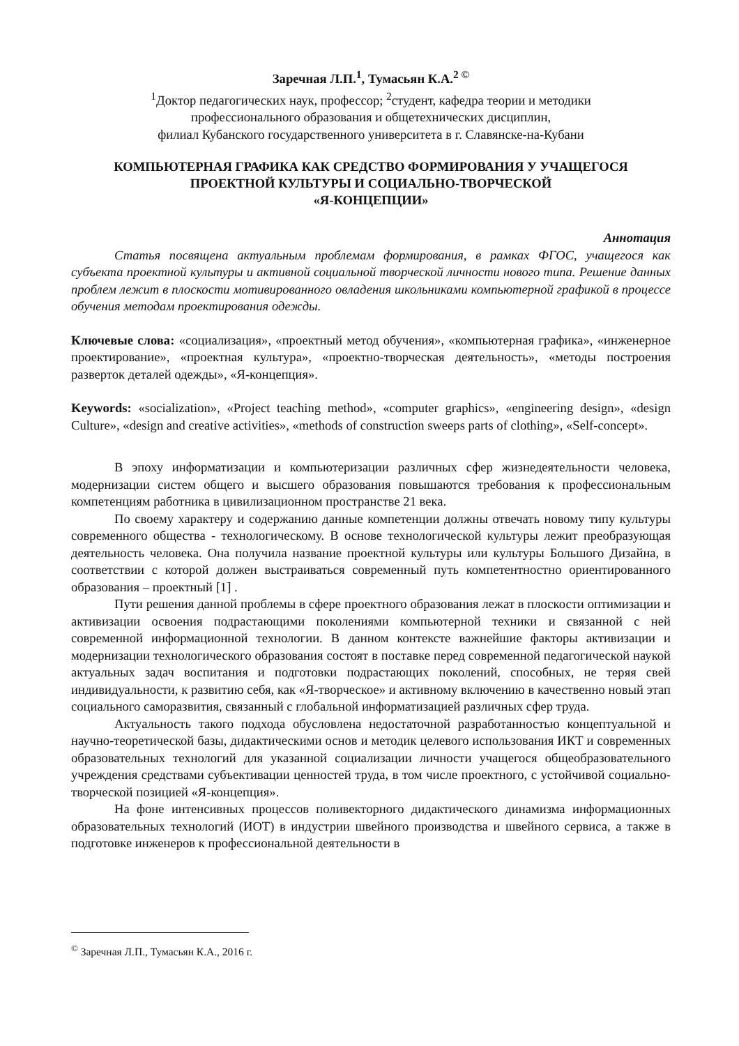Заречная Л.П.<sup>1</sup>, Тумасьян К.А.<sup>2 ©</sup>
<sup>1</sup> Доктор педагогических наук, профессор; <sup>2</sup>студент, кафедра теории и методики
профессионального образования и общетехнических дисциплин,
филиал Кубанского государственного университета в г. Славянске-на-Кубани
КОМПЬЮТЕРНАЯ ГРАФИКА КАК СРЕДСТВО ФОРМИРОВАНИЯ У УЧАЩЕГОСЯ
ПРОЕКТНОЙ КУЛЬТУРЫ И СОЦИАЛЬНО-ТВОРЧЕСКОЙ
«Я-КОНЦЕПЦИИ»
Аннотация
Статья посвящена актуальным проблемам формирования, в рамках ФГОС, учащегося как субъекта проектной культуры и активной социальной творческой личности нового типа. Решение данных проблем лежит в плоскости мотивированного овладения школьниками компьютерной графикой в процессе обучения методам проектирования одежды.
Ключевые слова: «социализация», «проектный метод обучения», «компьютерная графика», «инженерное проектирование», «проектная культура», «проектно-творческая деятельность», «методы построения разверток деталей одежды», «Я-концепция».
Keywords: «socialization», «Project teaching method», «computer graphics», «engineering design», «design Culture», «design and creative activities», «methods of construction sweeps parts of clothing», «Self-concept».
В эпоху информатизации и компьютеризации различных сфер жизнедеятельности человека, модернизации систем общего и высшего образования повышаются требования к профессиональным компетенциям работника в цивилизационном пространстве 21 века.
По своему характеру и содержанию данные компетенции должны отвечать новому типу культуры современного общества - технологическому. В основе технологической культуры лежит преобразующая деятельность человека. Она получила название проектной культуры или культуры Большого Дизайна, в соответствии с которой должен выстраиваться современный путь компетентностно ориентированного образования – проектный [1] .
Пути решения данной проблемы в сфере проектного образования лежат в плоскости оптимизации и активизации освоения подрастающими поколениями компьютерной техники и связанной с ней современной информационной технологии. В данном контексте важнейшие факторы активизации и модернизации технологического образования состоят в поставке перед современной педагогической наукой актуальных задач воспитания и подготовки подрастающих поколений, способных, не теряя свей индивидуальности, к развитию себя, как «Я-творческое» и активному включению в качественно новый этап социального саморазвития, связанный с глобальной информатизацией различных сфер труда.
Актуальность такого подхода обусловлена недостаточной разработанностью концептуальной и научно-теоретической базы, дидактическими основ и методик целевого использования ИКТ и современных образовательных технологий для указанной социализации личности учащегося общеобразовательного учреждения средствами субъективации ценностей труда, в том числе проектного, с устойчивой социально-творческой позицией «Я-концепция».
На фоне интенсивных процессов поливекторного дидактического динамизма информационных образовательных технологий (ИОТ) в индустрии швейного производства и швейного сервиса, а также в подготовке инженеров к профессиональной деятельности в
<sup>©</sup> Заречная Л.П., Тумасьян К.А., 2016 г.